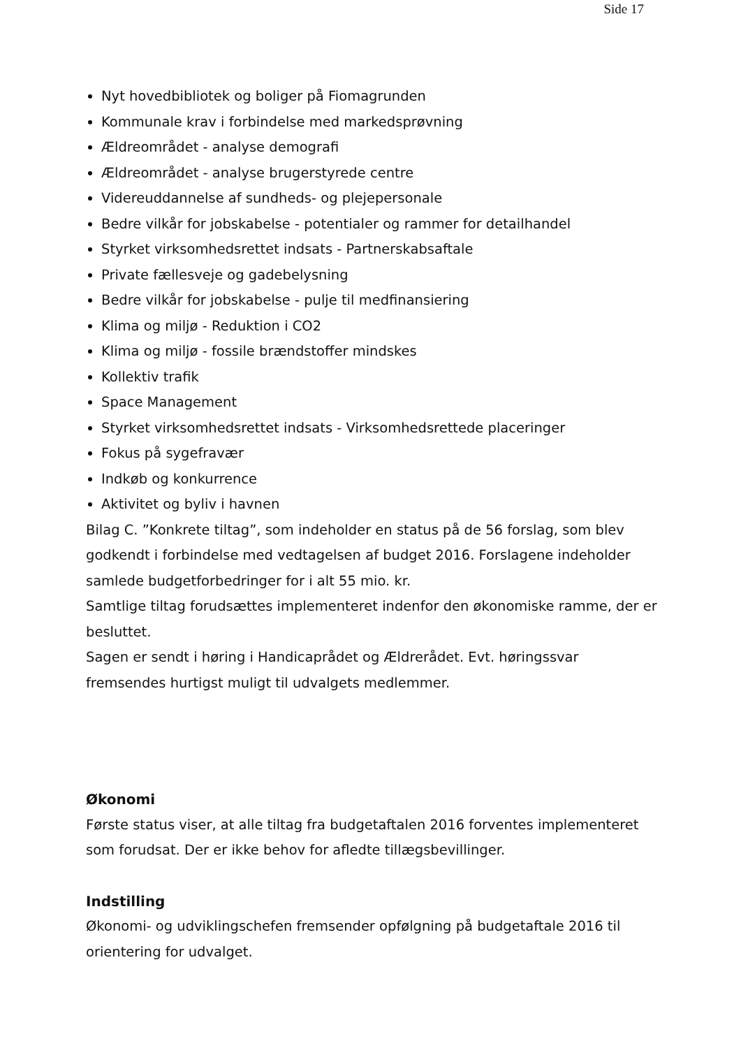Side 17
Nyt hovedbibliotek og boliger på Fiomagrunden
Kommunale krav i forbindelse med markedsprøvning
Ældreområdet - analyse demografi
Ældreområdet - analyse brugerstyrede centre
Videreuddannelse af sundheds- og plejepersonale
Bedre vilkår for jobskabelse - potentialer og rammer for detailhandel
Styrket virksomhedsrettet indsats - Partnerskabsaftale
Private fællesveje og gadebelysning
Bedre vilkår for jobskabelse - pulje til medfinansiering
Klima og miljø - Reduktion i CO2
Klima og miljø - fossile brændstoffer mindskes
Kollektiv trafik
Space Management
Styrket virksomhedsrettet indsats - Virksomhedsrettede placeringer
Fokus på sygefravær
Indkøb og konkurrence
Aktivitet og byliv i havnen
Bilag C. ”Konkrete tiltag”, som indeholder en status på de 56 forslag, som blev godkendt i forbindelse med vedtagelsen af budget 2016. Forslagene indeholder samlede budgetforbedringer for i alt 55 mio. kr.
Samtlige tiltag forudsættes implementeret indenfor den økonomiske ramme, der er besluttet.
Sagen er sendt i høring i Handicaprådet og Ældrerådet. Evt. høringssvar fremsendes hurtigst muligt til udvalgets medlemmer.
Økonomi
Første status viser, at alle tiltag fra budgetaftalen 2016 forventes implementeret som forudsat. Der er ikke behov for afledte tillægsbevillinger.
Indstilling
Økonomi- og udviklingschefen fremsender opfølgning på budgetaftale 2016 til orientering for udvalget.